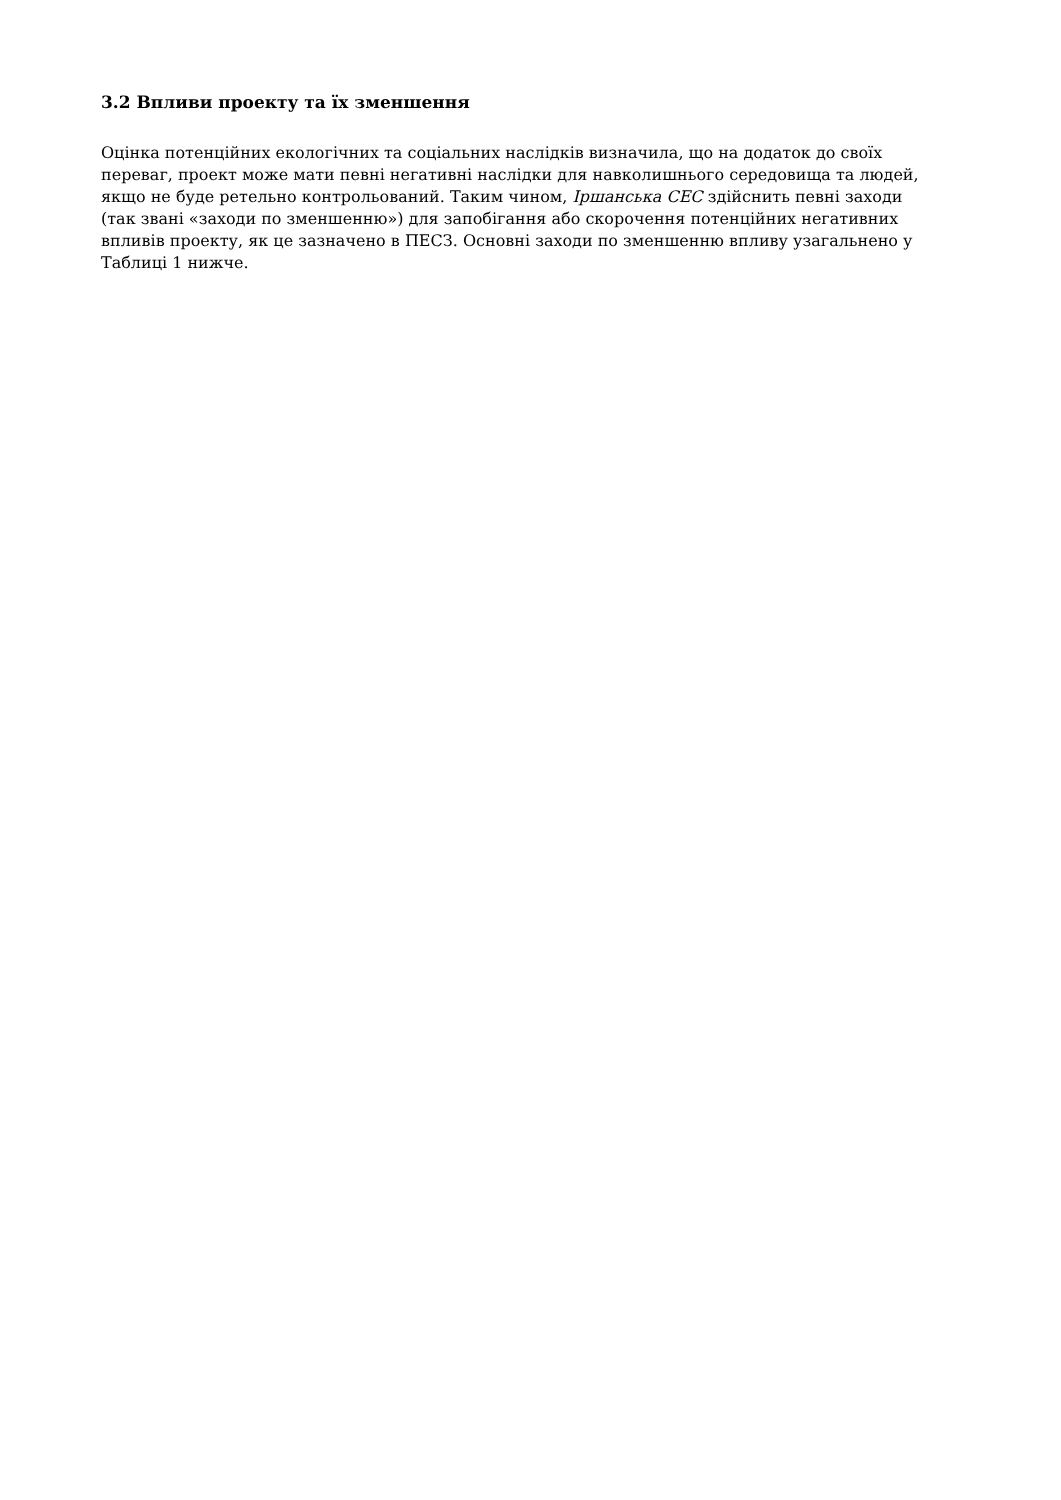3.2 Впливи проекту та їх зменшення
Оцінка потенційних екологічних та соціальних наслідків визначила, що на додаток до своїх переваг, проект може мати певні негативні наслідки для навколишнього середовища та людей, якщо не буде ретельно контрольований. Таким чином, Іршанська СЕС здійснить певні заходи (так звані «заходи по зменшенню») для запобігання або скорочення потенційних негативних впливів проекту, як це зазначено в ПЕСЗ. Основні заходи по зменшенню впливу узагальнено у Таблиці 1 нижче.